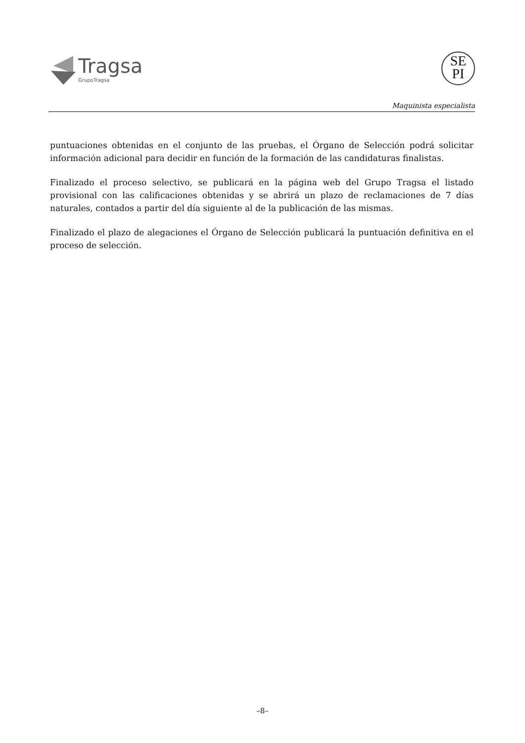Tragsa
GrupoTragsa
SE
PI
Maquinista especialista
puntuaciones obtenidas en el conjunto de las pruebas, el Órgano de Selección podrá solicitar información adicional para decidir en función de la formación de las candidaturas finalistas.
Finalizado el proceso selectivo, se publicará en la página web del Grupo Tragsa el listado provisional con las calificaciones obtenidas y se abrirá un plazo de reclamaciones de 7 días naturales, contados a partir del día siguiente al de la publicación de las mismas.
Finalizado el plazo de alegaciones el Órgano de Selección publicará la puntuación definitiva en el proceso de selección.
–8–